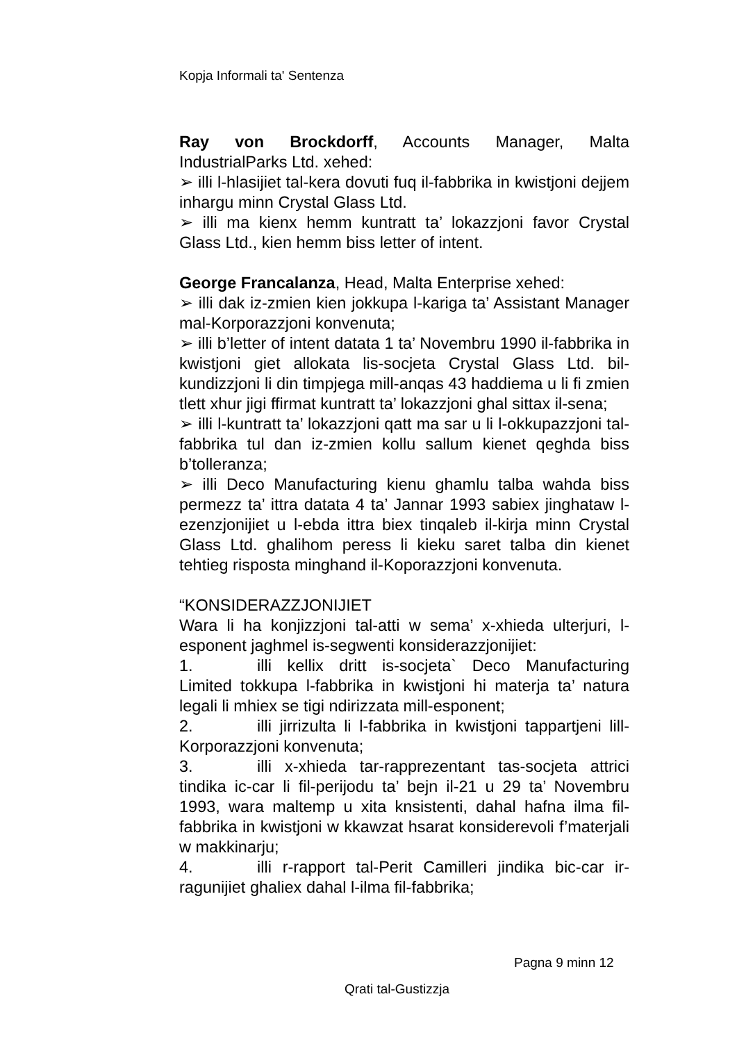Kopja Informali ta' Sentenza
Ray von Brockdorff, Accounts Manager, Malta IndustrialParks Ltd. xehed:
➢ illi l-hlasijiet tal-kera dovuti fuq il-fabbrika in kwistjoni dejjem inhargu minn Crystal Glass Ltd.
➢ illi ma kienx hemm kuntratt ta’ lokazzjoni favor Crystal Glass Ltd., kien hemm biss letter of intent.
George Francalanza, Head, Malta Enterprise xehed:
➢ illi dak iz-zmien kien jokkupa l-kariga ta’ Assistant Manager mal-Korporazzjoni konvenuta;
➢ illi b’letter of intent datata 1 ta’ Novembru 1990 il-fabbrika in kwistjoni giet allokata lis-socjeta Crystal Glass Ltd. bil-kundizzjoni li din timpjega mill-anqas 43 haddiema u li fi zmien tlett xhur jigi ffirmat kuntratt ta’ lokazzjoni ghal sittax il-sena;
➢ illi l-kuntratt ta’ lokazzjoni qatt ma sar u li l-okkupazzjoni tal-fabbrika tul dan iz-zmien kollu sallum kienet qeghda biss b’tolleranza;
➢ illi Deco Manufacturing kienu ghamlu talba wahda biss permezz ta’ ittra datata 4 ta’ Jannar 1993 sabiex jinghataw l-ezenzjonijiet u l-ebda ittra biex tinqaleb il-kirja minn Crystal Glass Ltd. ghalihom peress li kieku saret talba din kienet tehtieg risposta minghand il-Koporazzjoni konvenuta.
“KONSIDERAZZJONIJIET
Wara li ha konjizzjoni tal-atti w sema’ x-xhieda ulterjuri, l-esponent jaghmel is-segwenti konsiderazzjonijiet:
1. illi kellix dritt is-socjeta` Deco Manufacturing Limited tokkupa l-fabbrika in kwistjoni hi materja ta’ natura legali li mhiex se tigi ndirizzata mill-esponent;
2. illi jirrizulta li l-fabbrika in kwistjoni tappartjeni lill-Korporazzjoni konvenuta;
3. illi x-xhieda tar-rapprezentant tas-socjeta attrici tindika ic-car li fil-perijodu ta’ bejn il-21 u 29 ta’ Novembru 1993, wara maltemp u xita knsistenti, dahal hafna ilma fil-fabbrika in kwistjoni w kkawzat hsarat konsiderevoli f’materjali w makkinarju;
4. illi r-rapport tal-Perit Camilleri jindika bic-car ir-ragunijiet ghaliex dahal l-ilma fil-fabbrika;
Pagna 9 minn 12
Qrati tal-Gustizzja